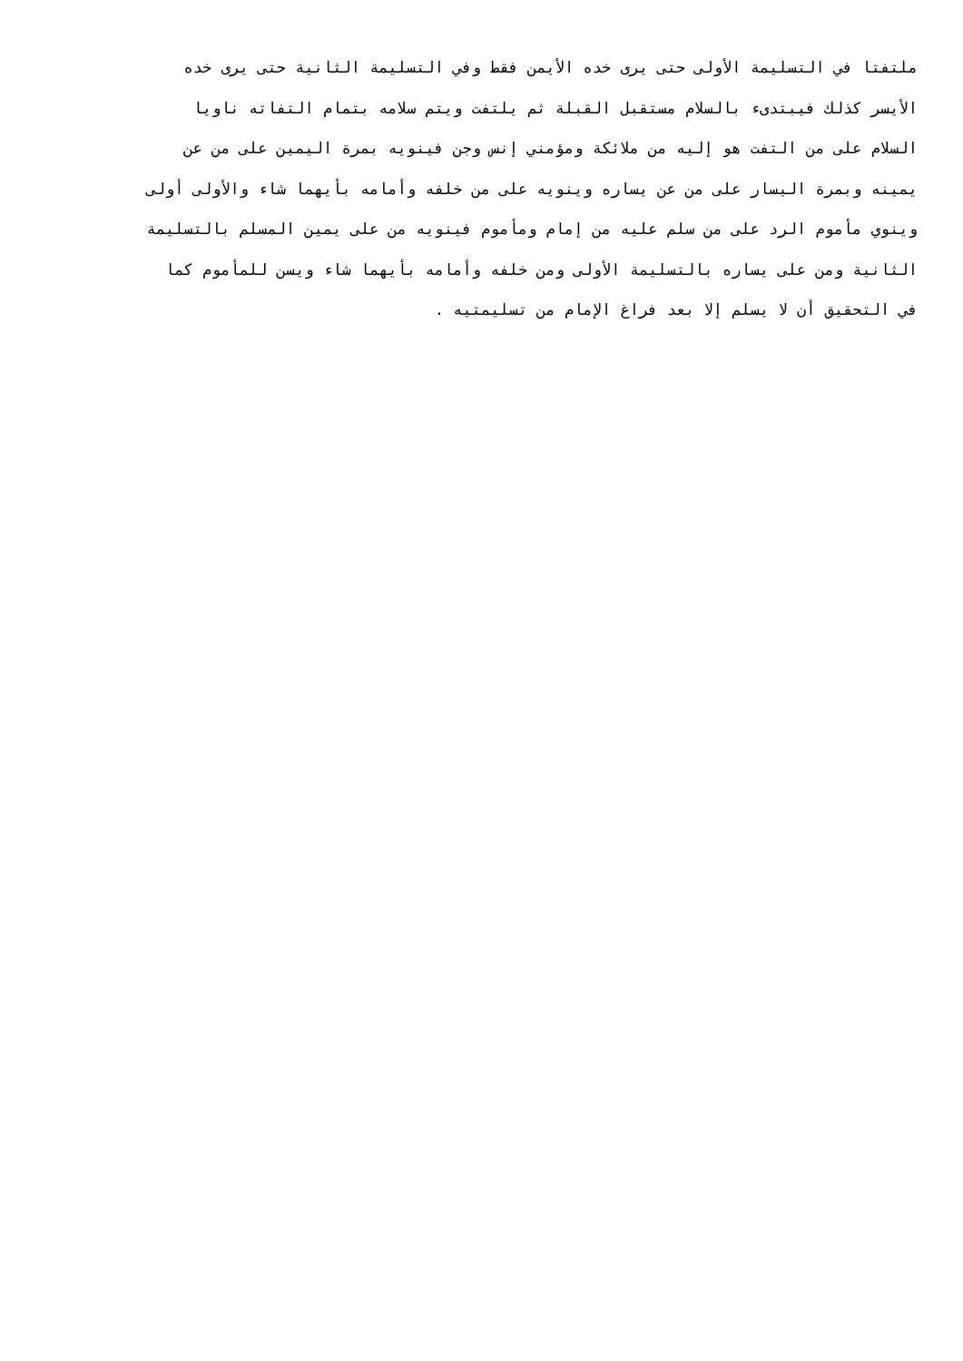ملتفتا في التسليمة الأولى حتى يرى خده الأيمن فقط وفي التسليمة الثانية حتى يرى خده
الأيسر كذلك فيبتدىء بالسلام مستقبل القبلة ثم يلتفت ويتم سلامه بتمام التفاته ناويا
السلام على من التفت هو إليه من ملائكة ومؤمني إنس وجن فينويه بمرة اليمين على من عن
يمينه وبمرة اليسار على من عن يساره وينويه على من خلفه وأمامه بأيهما شاء والأولى أولى
وينوي مأموم الرد على من سلم عليه من إمام ومأموم فينويه من على يمين المسلم بالتسليمة
الثانية ومن على يساره بالتسليمة الأولى ومن خلفه وأمامه بأيهما شاء ويسن للمأموم كما
في التحقيق أن لا يسلم إلا بعد فراغ الإمام من تسليمتيه .